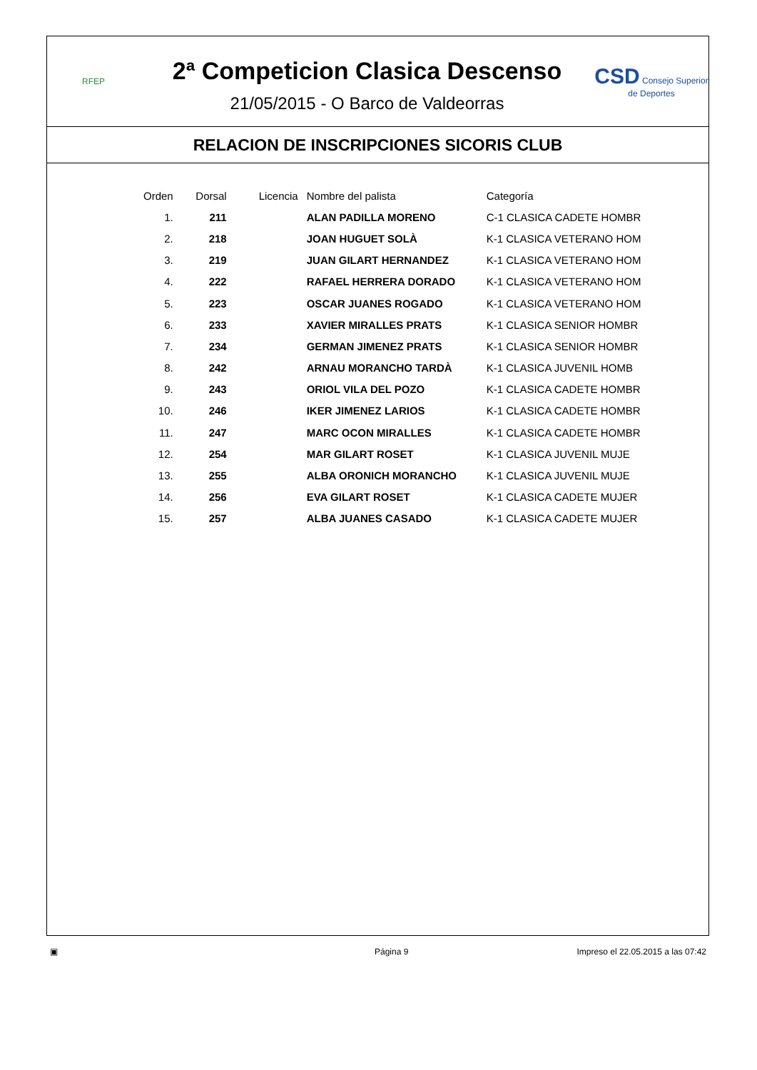RFEP
2ª Competicion Clasica Descenso
21/05/2015 - O Barco de Valdeorras
CSD Consejo Superior de Deportes
RELACION DE INSCRIPCIONES SICORIS CLUB
| Orden | Dorsal | Licencia | Nombre del palista | Categoría |
| --- | --- | --- | --- | --- |
| 1. | 211 | | ALAN PADILLA MORENO | C-1 CLASICA CADETE HOMBR |
| 2. | 218 | | JOAN HUGUET SOLÀ | K-1 CLASICA VETERANO HOM |
| 3. | 219 | | JUAN GILART HERNANDEZ | K-1 CLASICA VETERANO HOM |
| 4. | 222 | | RAFAEL HERRERA DORADO | K-1 CLASICA VETERANO HOM |
| 5. | 223 | | OSCAR JUANES ROGADO | K-1 CLASICA VETERANO HOM |
| 6. | 233 | | XAVIER MIRALLES PRATS | K-1 CLASICA SENIOR HOMBR |
| 7. | 234 | | GERMAN JIMENEZ PRATS | K-1 CLASICA SENIOR HOMBR |
| 8. | 242 | | ARNAU MORANCHO TARDÀ | K-1 CLASICA JUVENIL HOMB |
| 9. | 243 | | ORIOL VILA DEL POZO | K-1 CLASICA CADETE HOMBR |
| 10. | 246 | | IKER JIMENEZ LARIOS | K-1 CLASICA CADETE HOMBR |
| 11. | 247 | | MARC OCON MIRALLES | K-1 CLASICA CADETE HOMBR |
| 12. | 254 | | MAR GILART ROSET | K-1 CLASICA JUVENIL MUJE |
| 13. | 255 | | ALBA ORONICH MORANCHO | K-1 CLASICA JUVENIL MUJE |
| 14. | 256 | | EVA GILART ROSET | K-1 CLASICA CADETE MUJER |
| 15. | 257 | | ALBA JUANES CASADO | K-1 CLASICA CADETE MUJER |
▣ Página 9 Impreso el 22.05.2015 a las 07:42